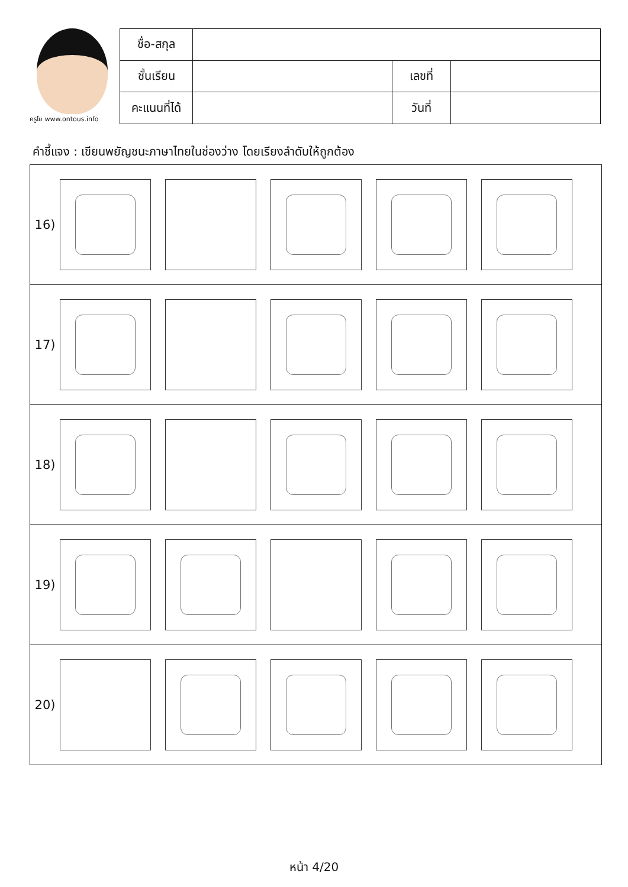ครูโย www.ontous.info
| ชื่อ-สกุล | | | |
| ชั้นเรียน | | เลขที่ | |
| คะแนนที่ได้ | | วันที่ | |
คำชี้แจง : เขียนพยัญชนะภาษาไทยในช่องว่าง โดยเรียงลำดับให้ถูกต้อง
16)
17)
18)
19)
20)
หน้า 4/20